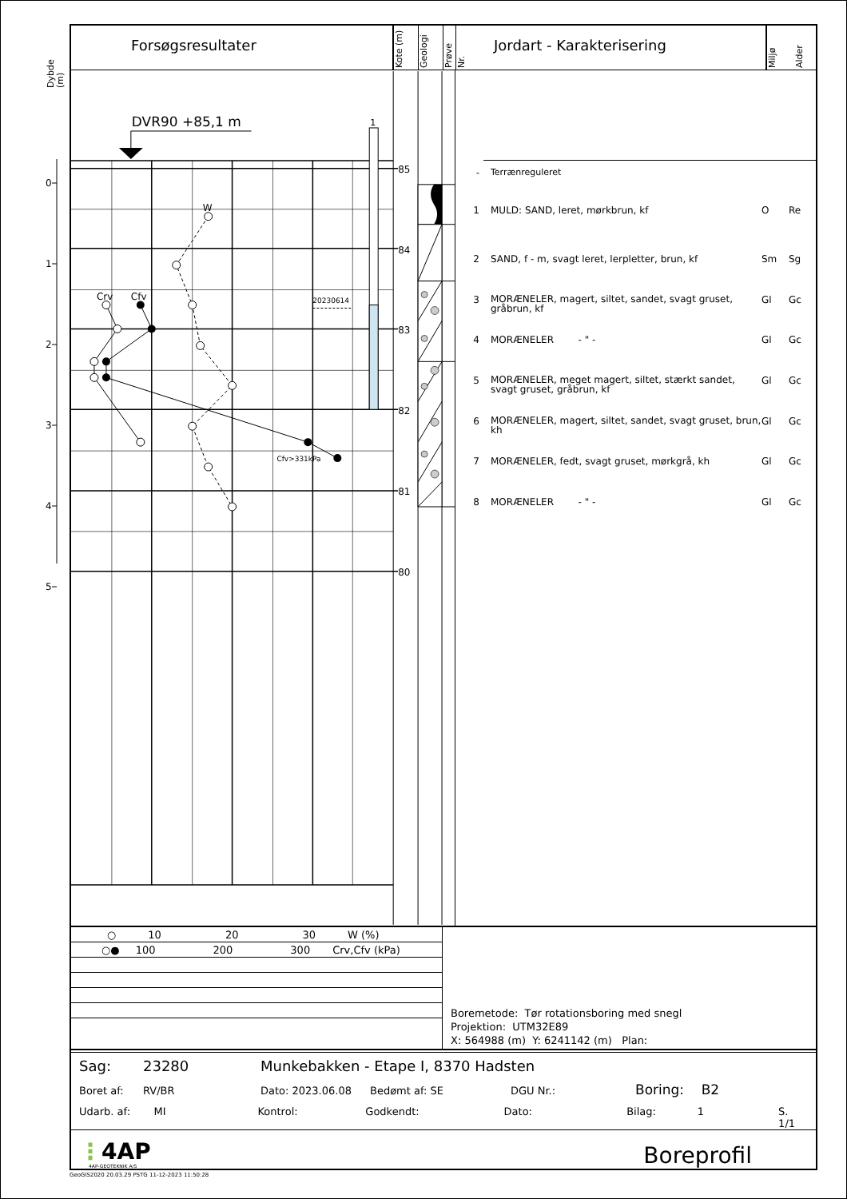Dybde
(m)
0
1
2
3
4
5
Forsøgsresultater
Kote (m)
Geologi
Prøve
Nr.
Jordart - Karakterisering
Miljø
Alder
DVR90 +85,1 m
1
20230614
W
Crv
Cfv
Cfv>331kPa
85
84
83
82
81
80
| - | Terrænreguleret | | |
| 1 | MULD: SAND, leret, mørkbrun, kf | O | Re |
| 2 | SAND, f - m, svagt leret, lerpletter, brun, kf | Sm | Sg |
| 3 | MORÆNELER, magert, siltet, sandet, svagt gruset, gråbrun, kf | Gl | Gc |
| 4 | MORÆNELER - " - | Gl | Gc |
| 5 | MORÆNELER, meget magert, siltet, stærkt sandet, svagt gruset, gråbrun, kf | Gl | Gc |
| 6 | MORÆNELER, magert, siltet, sandet, svagt gruset, brun, kh | Gl | Gc |
| 7 | MORÆNELER, fedt, svagt gruset, mørkgrå, kh | Gl | Gc |
| 8 | MORÆNELER - " - | Gl | Gc |
○ 10 20 30 W (%)
○● 100 200 300 Crv,Cfv (kPa)
Boremetode: Tør rotationsboring med snegl
Projektion: UTM32E89
X: 564988 (m) Y: 6241142 (m) Plan:
Sag: 23280 Munkebakken - Etape I, 8370 Hadsten
Boret af: RV/BR Dato: 2023.06.08 Bedømt af: SE DGU Nr.: Boring: B2
Udarb. af: MI Kontrol: Godkendt: Dato: Bilag: 1 S. 1/1
⋮4AP
4AP-GEOTEKNIK A/S
Boreprofil
GeoGIS2020 20.03.29 PSTG 11-12-2023 11:50:28